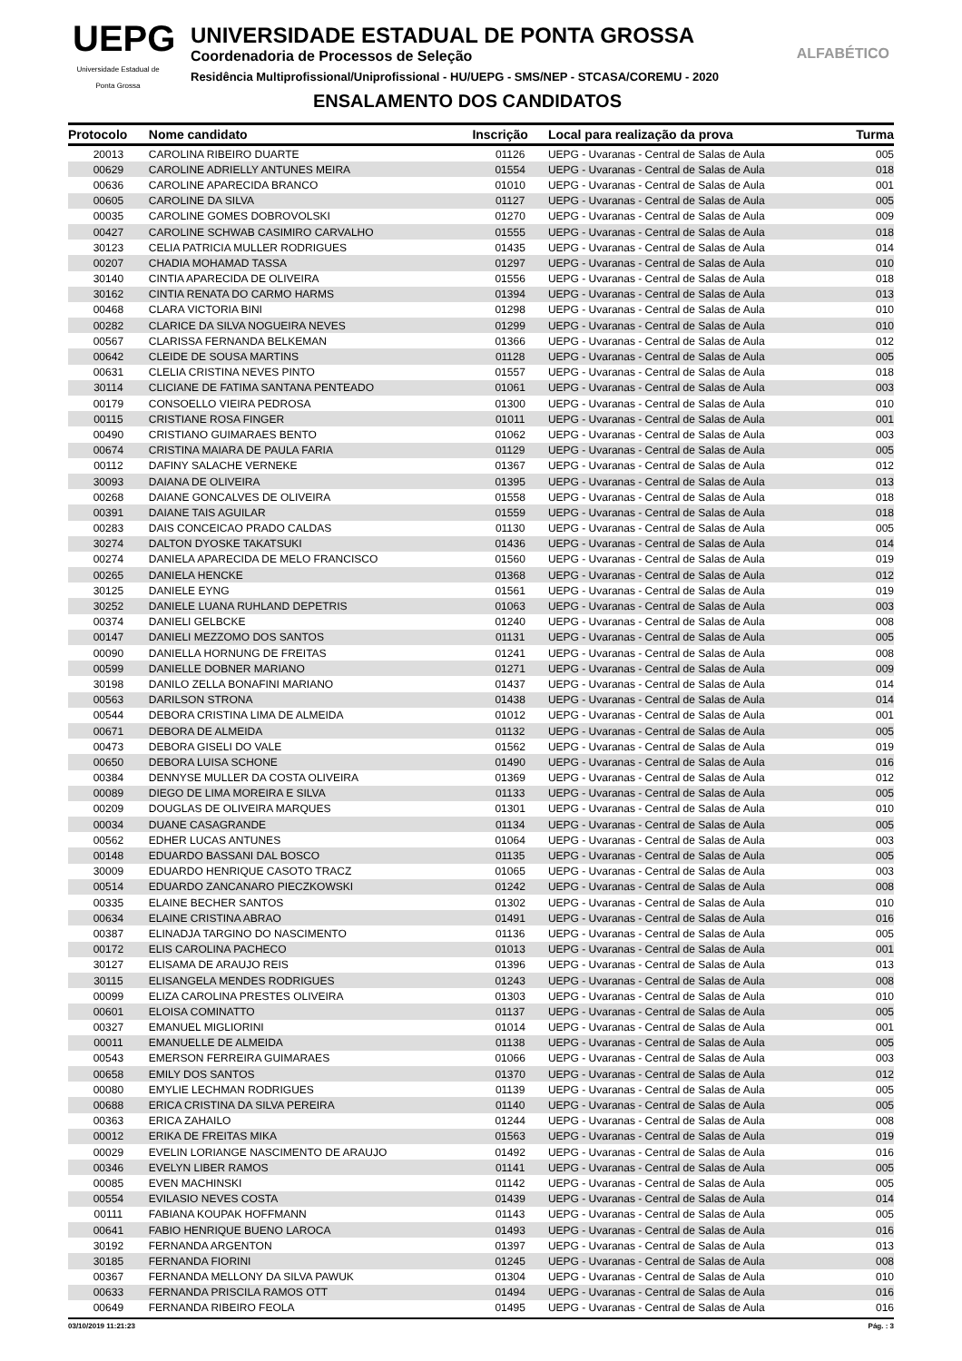UEPG
Universidade Estadual de Ponta Grossa
UNIVERSIDADE ESTADUAL DE PONTA GROSSA
Coordenadoria de Processos de Seleção
Residência Multiprofissional/Uniprofissional - HU/UEPG - SMS/NEP - STCASA/COREMU - 2020
ENSALAMENTO DOS CANDIDATOS
ALFABÉTICO
| Protocolo | Nome candidato | Inscrição | Local para realização da prova | Turma |
| --- | --- | --- | --- | --- |
| 20013 | CAROLINA RIBEIRO DUARTE | 01126 | UEPG - Uvaranas - Central de Salas de Aula | 005 |
| 00629 | CAROLINE ADRIELLY ANTUNES MEIRA | 01554 | UEPG - Uvaranas - Central de Salas de Aula | 018 |
| 00636 | CAROLINE APARECIDA BRANCO | 01010 | UEPG - Uvaranas - Central de Salas de Aula | 001 |
| 00605 | CAROLINE DA SILVA | 01127 | UEPG - Uvaranas - Central de Salas de Aula | 005 |
| 00035 | CAROLINE GOMES DOBROVOLSKI | 01270 | UEPG - Uvaranas - Central de Salas de Aula | 009 |
| 00427 | CAROLINE SCHWAB CASIMIRO CARVALHO | 01555 | UEPG - Uvaranas - Central de Salas de Aula | 018 |
| 30123 | CELIA PATRICIA MULLER RODRIGUES | 01435 | UEPG - Uvaranas - Central de Salas de Aula | 014 |
| 00207 | CHADIA MOHAMAD TASSA | 01297 | UEPG - Uvaranas - Central de Salas de Aula | 010 |
| 30140 | CINTIA APARECIDA DE OLIVEIRA | 01556 | UEPG - Uvaranas - Central de Salas de Aula | 018 |
| 30162 | CINTIA RENATA DO CARMO HARMS | 01394 | UEPG - Uvaranas - Central de Salas de Aula | 013 |
| 00468 | CLARA VICTORIA BINI | 01298 | UEPG - Uvaranas - Central de Salas de Aula | 010 |
| 00282 | CLARICE DA SILVA NOGUEIRA NEVES | 01299 | UEPG - Uvaranas - Central de Salas de Aula | 010 |
| 00567 | CLARISSA FERNANDA BELKEMAN | 01366 | UEPG - Uvaranas - Central de Salas de Aula | 012 |
| 00642 | CLEIDE DE SOUSA MARTINS | 01128 | UEPG - Uvaranas - Central de Salas de Aula | 005 |
| 00631 | CLELIA CRISTINA NEVES PINTO | 01557 | UEPG - Uvaranas - Central de Salas de Aula | 018 |
| 30114 | CLICIANE DE FATIMA SANTANA PENTEADO | 01061 | UEPG - Uvaranas - Central de Salas de Aula | 003 |
| 00179 | CONSOELLO VIEIRA PEDROSA | 01300 | UEPG - Uvaranas - Central de Salas de Aula | 010 |
| 00115 | CRISTIANE ROSA FINGER | 01011 | UEPG - Uvaranas - Central de Salas de Aula | 001 |
| 00490 | CRISTIANO GUIMARAES BENTO | 01062 | UEPG - Uvaranas - Central de Salas de Aula | 003 |
| 00674 | CRISTINA MAIARA DE PAULA FARIA | 01129 | UEPG - Uvaranas - Central de Salas de Aula | 005 |
| 00112 | DAFINY SALACHE VERNEKE | 01367 | UEPG - Uvaranas - Central de Salas de Aula | 012 |
| 30093 | DAIANA DE OLIVEIRA | 01395 | UEPG - Uvaranas - Central de Salas de Aula | 013 |
| 00268 | DAIANE GONCALVES DE OLIVEIRA | 01558 | UEPG - Uvaranas - Central de Salas de Aula | 018 |
| 00391 | DAIANE TAIS AGUILAR | 01559 | UEPG - Uvaranas - Central de Salas de Aula | 018 |
| 00283 | DAIS CONCEICAO PRADO CALDAS | 01130 | UEPG - Uvaranas - Central de Salas de Aula | 005 |
| 30274 | DALTON DYOSKE TAKATSUKI | 01436 | UEPG - Uvaranas - Central de Salas de Aula | 014 |
| 00274 | DANIELA APARECIDA DE MELO FRANCISCO | 01560 | UEPG - Uvaranas - Central de Salas de Aula | 019 |
| 00265 | DANIELA HENCKE | 01368 | UEPG - Uvaranas - Central de Salas de Aula | 012 |
| 30125 | DANIELE EYNG | 01561 | UEPG - Uvaranas - Central de Salas de Aula | 019 |
| 30252 | DANIELE LUANA RUHLAND DEPETRIS | 01063 | UEPG - Uvaranas - Central de Salas de Aula | 003 |
| 00374 | DANIELI GELBCKE | 01240 | UEPG - Uvaranas - Central de Salas de Aula | 008 |
| 00147 | DANIELI MEZZOMO DOS SANTOS | 01131 | UEPG - Uvaranas - Central de Salas de Aula | 005 |
| 00090 | DANIELLA HORNUNG DE FREITAS | 01241 | UEPG - Uvaranas - Central de Salas de Aula | 008 |
| 00599 | DANIELLE DOBNER MARIANO | 01271 | UEPG - Uvaranas - Central de Salas de Aula | 009 |
| 30198 | DANILO ZELLA BONAFINI MARIANO | 01437 | UEPG - Uvaranas - Central de Salas de Aula | 014 |
| 00563 | DARILSON STRONA | 01438 | UEPG - Uvaranas - Central de Salas de Aula | 014 |
| 00544 | DEBORA CRISTINA LIMA DE ALMEIDA | 01012 | UEPG - Uvaranas - Central de Salas de Aula | 001 |
| 00671 | DEBORA DE ALMEIDA | 01132 | UEPG - Uvaranas - Central de Salas de Aula | 005 |
| 00473 | DEBORA GISELI DO VALE | 01562 | UEPG - Uvaranas - Central de Salas de Aula | 019 |
| 00650 | DEBORA LUISA SCHONE | 01490 | UEPG - Uvaranas - Central de Salas de Aula | 016 |
| 00384 | DENNYSE MULLER DA COSTA OLIVEIRA | 01369 | UEPG - Uvaranas - Central de Salas de Aula | 012 |
| 00089 | DIEGO DE LIMA MOREIRA E SILVA | 01133 | UEPG - Uvaranas - Central de Salas de Aula | 005 |
| 00209 | DOUGLAS DE OLIVEIRA MARQUES | 01301 | UEPG - Uvaranas - Central de Salas de Aula | 010 |
| 00034 | DUANE CASAGRANDE | 01134 | UEPG - Uvaranas - Central de Salas de Aula | 005 |
| 00562 | EDHER LUCAS ANTUNES | 01064 | UEPG - Uvaranas - Central de Salas de Aula | 003 |
| 00148 | EDUARDO BASSANI DAL BOSCO | 01135 | UEPG - Uvaranas - Central de Salas de Aula | 005 |
| 30009 | EDUARDO HENRIQUE CASOTO TRACZ | 01065 | UEPG - Uvaranas - Central de Salas de Aula | 003 |
| 00514 | EDUARDO ZANCANARO PIECZKOWSKI | 01242 | UEPG - Uvaranas - Central de Salas de Aula | 008 |
| 00335 | ELAINE BECHER SANTOS | 01302 | UEPG - Uvaranas - Central de Salas de Aula | 010 |
| 00634 | ELAINE CRISTINA ABRAO | 01491 | UEPG - Uvaranas - Central de Salas de Aula | 016 |
| 00387 | ELINADJA TARGINO DO NASCIMENTO | 01136 | UEPG - Uvaranas - Central de Salas de Aula | 005 |
| 00172 | ELIS CAROLINA PACHECO | 01013 | UEPG - Uvaranas - Central de Salas de Aula | 001 |
| 30127 | ELISAMA DE ARAUJO REIS | 01396 | UEPG - Uvaranas - Central de Salas de Aula | 013 |
| 30115 | ELISANGELA MENDES RODRIGUES | 01243 | UEPG - Uvaranas - Central de Salas de Aula | 008 |
| 00099 | ELIZA CAROLINA PRESTES OLIVEIRA | 01303 | UEPG - Uvaranas - Central de Salas de Aula | 010 |
| 00601 | ELOISA COMINATTO | 01137 | UEPG - Uvaranas - Central de Salas de Aula | 005 |
| 00327 | EMANUEL MIGLIORINI | 01014 | UEPG - Uvaranas - Central de Salas de Aula | 001 |
| 00011 | EMANUELLE DE ALMEIDA | 01138 | UEPG - Uvaranas - Central de Salas de Aula | 005 |
| 00543 | EMERSON FERREIRA GUIMARAES | 01066 | UEPG - Uvaranas - Central de Salas de Aula | 003 |
| 00658 | EMILY DOS SANTOS | 01370 | UEPG - Uvaranas - Central de Salas de Aula | 012 |
| 00080 | EMYLIE LECHMAN RODRIGUES | 01139 | UEPG - Uvaranas - Central de Salas de Aula | 005 |
| 00688 | ERICA CRISTINA DA SILVA PEREIRA | 01140 | UEPG - Uvaranas - Central de Salas de Aula | 005 |
| 00363 | ERICA ZAHAILO | 01244 | UEPG - Uvaranas - Central de Salas de Aula | 008 |
| 00012 | ERIKA DE FREITAS MIKA | 01563 | UEPG - Uvaranas - Central de Salas de Aula | 019 |
| 00029 | EVELIN LORIANGE NASCIMENTO DE ARAUJO | 01492 | UEPG - Uvaranas - Central de Salas de Aula | 016 |
| 00346 | EVELYN LIBER RAMOS | 01141 | UEPG - Uvaranas - Central de Salas de Aula | 005 |
| 00085 | EVEN MACHINSKI | 01142 | UEPG - Uvaranas - Central de Salas de Aula | 005 |
| 00554 | EVILASIO NEVES COSTA | 01439 | UEPG - Uvaranas - Central de Salas de Aula | 014 |
| 00111 | FABIANA KOUPAK HOFFMANN | 01143 | UEPG - Uvaranas - Central de Salas de Aula | 005 |
| 00641 | FABIO HENRIQUE BUENO LAROCA | 01493 | UEPG - Uvaranas - Central de Salas de Aula | 016 |
| 30192 | FERNANDA ARGENTON | 01397 | UEPG - Uvaranas - Central de Salas de Aula | 013 |
| 30185 | FERNANDA FIORINI | 01245 | UEPG - Uvaranas - Central de Salas de Aula | 008 |
| 00367 | FERNANDA MELLONY DA SILVA PAWUK | 01304 | UEPG - Uvaranas - Central de Salas de Aula | 010 |
| 00633 | FERNANDA PRISCILA RAMOS OTT | 01494 | UEPG - Uvaranas - Central de Salas de Aula | 016 |
| 00649 | FERNANDA RIBEIRO FEOLA | 01495 | UEPG - Uvaranas - Central de Salas de Aula | 016 |
03/10/2019 11:21:23 Pág. : 3